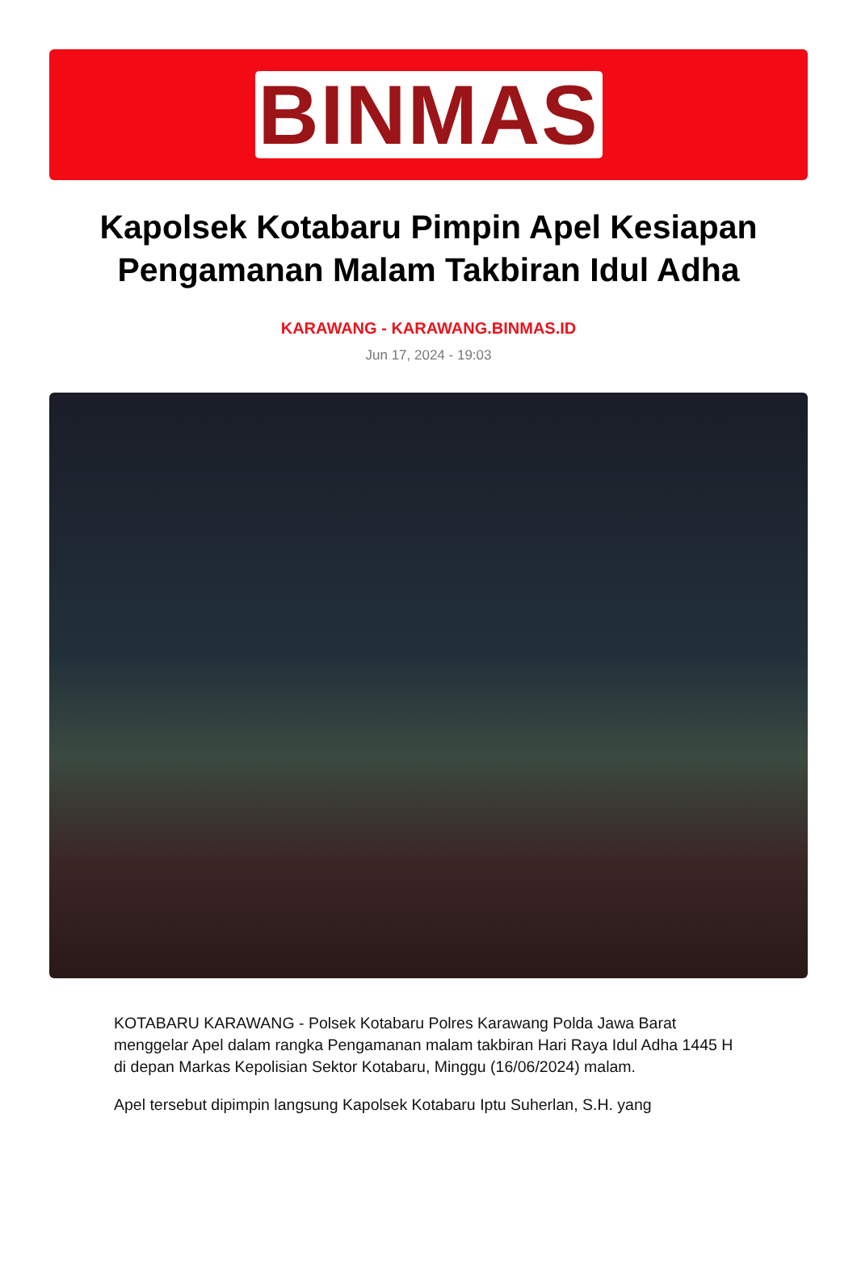BINMAS
Kapolsek Kotabaru Pimpin Apel Kesiapan Pengamanan Malam Takbiran Idul Adha
KARAWANG - KARAWANG.BINMAS.ID
Jun 17, 2024 - 19:03
KOTABARU KARAWANG - Polsek Kotabaru Polres Karawang Polda Jawa Barat menggelar Apel dalam rangka Pengamanan malam takbiran Hari Raya Idul Adha 1445 H di depan Markas Kepolisian Sektor Kotabaru, Minggu (16/06/2024) malam.
Apel tersebut dipimpin langsung Kapolsek Kotabaru Iptu Suherlan, S.H. yang